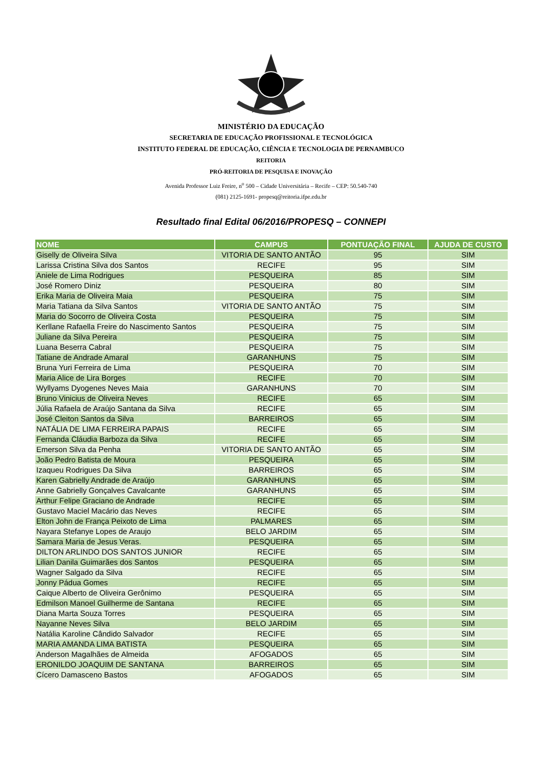MINISTÉRIO DA EDUCAÇÃO
SECRETARIA DE EDUCAÇÃO PROFISSIONAL E TECNOLÓGICA
INSTITUTO FEDERAL DE EDUCAÇÃO, CIÊNCIA E TECNOLOGIA DE PERNAMBUCO
REITORIA
PRÓ-REITORIA DE PESQUISA E INOVAÇÃO
Avenida Professor Luiz Freire, n<sup>o</sup> 500 – Cidade Universitária – Recife – CEP: 50.540-740
(081) 2125-1691- propesq@reitoria.ifpe.edu.br
Resultado final Edital 06/2016/PROPESQ – CONNEPI
| NOME | CAMPUS | PONTUAÇÃO FINAL | AJUDA DE CUSTO |
| --- | --- | --- | --- |
| Giselly de Oliveira Silva | VITORIA DE SANTO ANTÃO | 95 | SIM |
| Larissa Cristina Silva dos Santos | RECIFE | 95 | SIM |
| Aniele de Lima Rodrigues | PESQUEIRA | 85 | SIM |
| José Romero Diniz | PESQUEIRA | 80 | SIM |
| Erika Maria de Oliveira Maia | PESQUEIRA | 75 | SIM |
| Maria Tatiana da Silva Santos | VITORIA DE SANTO ANTÃO | 75 | SIM |
| Maria do Socorro de Oliveira Costa | PESQUEIRA | 75 | SIM |
| Kerllane Rafaella Freire do Nascimento Santos | PESQUEIRA | 75 | SIM |
| Juliane da Silva Pereira | PESQUEIRA | 75 | SIM |
| Luana Beserra Cabral | PESQUEIRA | 75 | SIM |
| Tatiane de Andrade Amaral | GARANHUNS | 75 | SIM |
| Bruna Yuri Ferreira de Lima | PESQUEIRA | 70 | SIM |
| Maria Alice de Lira Borges | RECIFE | 70 | SIM |
| Wyllyams Dyogenes Neves Maia | GARANHUNS | 70 | SIM |
| Bruno Vinicius de Oliveira Neves | RECIFE | 65 | SIM |
| Júlia Rafaela de Araújo Santana da Silva | RECIFE | 65 | SIM |
| José Cleiton Santos da Silva | BARREIROS | 65 | SIM |
| NATÁLIA DE LIMA FERREIRA PAPAIS | RECIFE | 65 | SIM |
| Fernanda Cláudia Barboza da Silva | RECIFE | 65 | SIM |
| Emerson Silva da Penha | VITORIA DE SANTO ANTÃO | 65 | SIM |
| João Pedro Batista de Moura | PESQUEIRA | 65 | SIM |
| Izaqueu Rodrigues Da Silva | BARREIROS | 65 | SIM |
| Karen Gabrielly Andrade de Araújo | GARANHUNS | 65 | SIM |
| Anne Gabrielly Gonçalves Cavalcante | GARANHUNS | 65 | SIM |
| Arthur Felipe Graciano de Andrade | RECIFE | 65 | SIM |
| Gustavo Maciel Macário das Neves | RECIFE | 65 | SIM |
| Elton John de França Peixoto de Lima | PALMARES | 65 | SIM |
| Nayara Stefanye Lopes de Araujo | BELO JARDIM | 65 | SIM |
| Samara Maria de Jesus Veras. | PESQUEIRA | 65 | SIM |
| DILTON ARLINDO DOS SANTOS JUNIOR | RECIFE | 65 | SIM |
| Lilian Danila Guimarães dos Santos | PESQUEIRA | 65 | SIM |
| Wagner Salgado da Silva | RECIFE | 65 | SIM |
| Jonny Pádua Gomes | RECIFE | 65 | SIM |
| Caique Alberto de Oliveira Gerônimo | PESQUEIRA | 65 | SIM |
| Edmilson Manoel Guilherme de Santana | RECIFE | 65 | SIM |
| Diana Marta Souza Torres | PESQUEIRA | 65 | SIM |
| Nayanne Neves Silva | BELO JARDIM | 65 | SIM |
| Natália Karoline Cândido Salvador | RECIFE | 65 | SIM |
| MARIA AMANDA LIMA BATISTA | PESQUEIRA | 65 | SIM |
| Anderson Magalhães de Almeida | AFOGADOS | 65 | SIM |
| ERONILDO JOAQUIM DE SANTANA | BARREIROS | 65 | SIM |
| Cícero Damasceno Bastos | AFOGADOS | 65 | SIM |